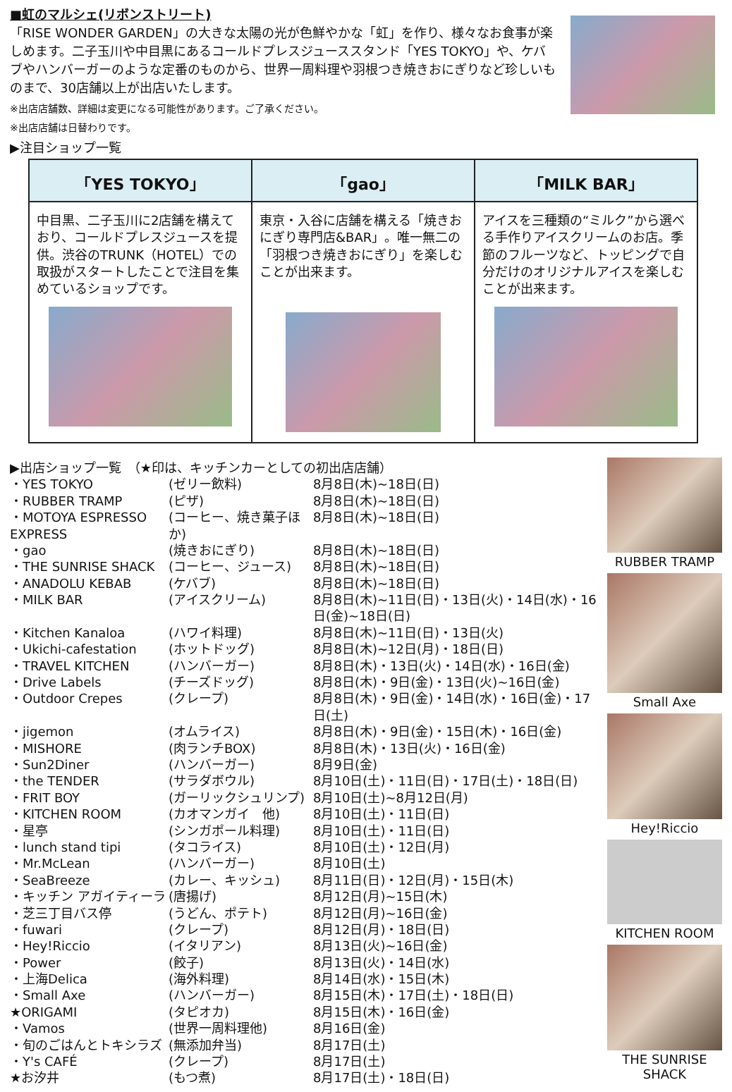■虹のマルシェ(リボンストリート)
「RISE WONDER GARDEN」の大きな太陽の光が色鮮やかな「虹」を作り、様々なお食事が楽しめます。二子玉川や中目黒にあるコールドプレスジューススタンド「YES TOKYO」や、ケバブやハンバーガーのような定番のものから、世界一周料理や羽根つき焼きおにぎりなど珍しいものまで、30店舗以上が出店いたします。
※出店店舗数、詳細は変更になる可能性があります。ご了承ください。
※出店店舗は日替わりです。
▶注目ショップ一覧
| 「YES TOKYO」 | 「gao」 | 「MILK BAR」 |
| --- | --- | --- |
| 中目黒、二子玉川に2店舗を構えており、コールドプレスジュースを提供。渋谷のTRUNK（HOTEL）での取扱がスタートしたことで注目を集めているショップです。 | 東京・入谷に店舗を構える「焼きおにぎり専門店&BAR」。唯一無二の「羽根つき焼きおにぎり」を楽しむことが出来ます。 | アイスを三種類の“ミルク”から選べる手作りアイスクリームのお店。季節のフルーツなど、トッピングで自分だけのオリジナルアイスを楽しむことが出来ます。 |
▶出店ショップ一覧　（★印は、キッチンカーとしての初出店店舗）
| ・YES TOKYO | (ゼリー飲料) | 8月8日(木)~18日(日) |
| ・RUBBER TRAMP | (ピザ) | 8月8日(木)~18日(日) |
| ・MOTOYA ESPRESSO EXPRESS | (コーヒー、焼き菓子ほか) | 8月8日(木)~18日(日) |
| ・gao | (焼きおにぎり) | 8月8日(木)~18日(日) |
| ・THE SUNRISE SHACK | (コーヒー、ジュース) | 8月8日(木)~18日(日) |
| ・ANADOLU KEBAB | (ケバブ) | 8月8日(木)~18日(日) |
| ・MILK BAR | (アイスクリーム) | 8月8日(木)~11日(日)・13日(火)・14日(水)・16日(金)~18日(日) |
| ・Kitchen Kanaloa | (ハワイ料理) | 8月8日(木)~11日(日)・13日(火) |
| ・Ukichi-cafestation | (ホットドッグ) | 8月8日(木)~12日(月)・18日(日) |
| ・TRAVEL KITCHEN | (ハンバーガー) | 8月8日(木)・13日(火)・14日(水)・16日(金) |
| ・Drive Labels | (チーズドッグ) | 8月8日(木)・9日(金)・13日(火)~16日(金) |
| ・Outdoor Crepes | (クレープ) | 8月8日(木)・9日(金)・14日(水)・16日(金)・17日(土) |
| ・jigemon | (オムライス) | 8月8日(木)・9日(金)・15日(木)・16日(金) |
| ・MISHORE | (肉ランチBOX) | 8月8日(木)・13日(火)・16日(金) |
| ・Sun2Diner | (ハンバーガー) | 8月9日(金) |
| ・the TENDER | (サラダボウル) | 8月10日(土)・11日(日)・17日(土)・18日(日) |
| ・FRIT BOY | (ガーリックシュリンプ) | 8月10日(土)~8月12日(月) |
| ・KITCHEN ROOM | (カオマンガイ 他) | 8月10日(土)・11日(日) |
| ・星亭 | (シンガポール料理) | 8月10日(土)・11日(日) |
| ・lunch stand tipi | (タコライス) | 8月10日(土)・12日(月) |
| ・Mr.McLean | (ハンバーガー) | 8月10日(土) |
| ・SeaBreeze | (カレー、キッシュ) | 8月11日(日)・12日(月)・15日(木) |
| ・キッチン アガイティーラ | (唐揚げ) | 8月12日(月)~15日(木) |
| ・芝三丁目バス停 | (うどん、ポテト) | 8月12日(月)~16日(金) |
| ・fuwari | (クレープ) | 8月12日(月)・18日(日) |
| ・Hey!Riccio | (イタリアン) | 8月13日(火)~16日(金) |
| ・Power | (餃子) | 8月13日(火)・14日(水) |
| ・上海Delica | (海外料理) | 8月14日(水)・15日(木) |
| ・Small Axe | (ハンバーガー) | 8月15日(木)・17日(土)・18日(日) |
| ★ORIGAMI | (タピオカ) | 8月15日(木)・16日(金) |
| ・Vamos | (世界一周料理他) | 8月16日(金) |
| ・旬のごはんとトキシラズ | (無添加弁当) | 8月17日(土) |
| ・Y's CAFÉ | (クレープ) | 8月17日(土) |
| ★お汐井 | (もつ煮) | 8月17日(土)・18日(日) |
RUBBER TRAMP
Small Axe
Hey!Riccio
KITCHEN ROOM
THE SUNRISE SHACK